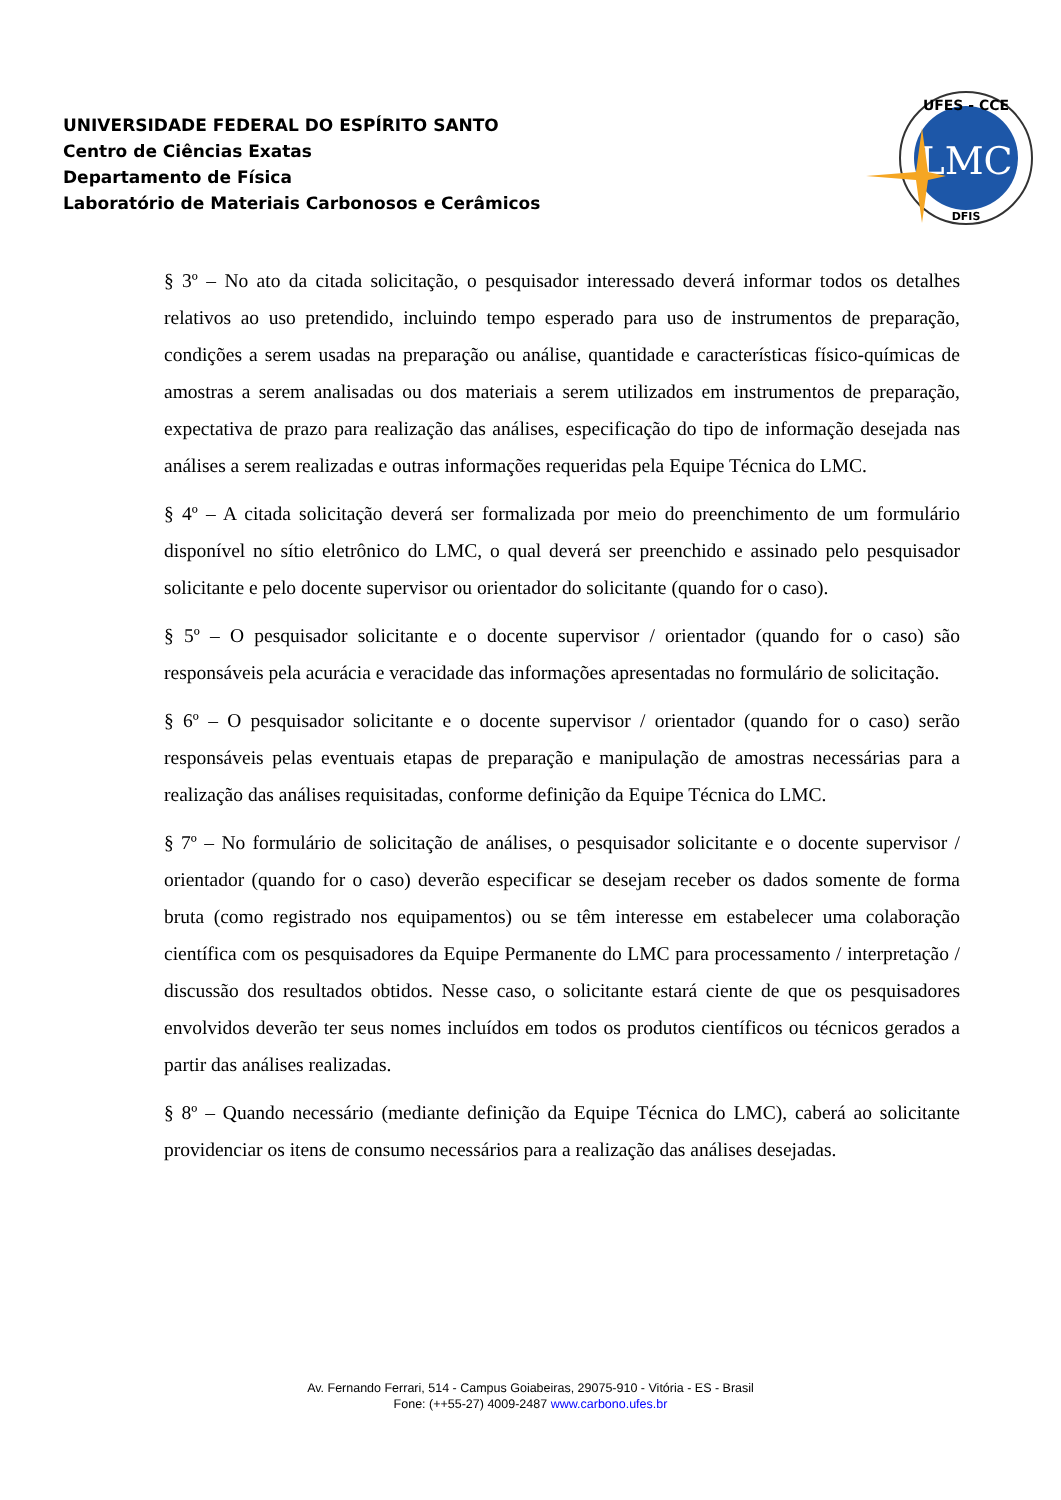UNIVERSIDADE FEDERAL DO ESPÍRITO SANTO
Centro de Ciências Exatas
Departamento de Física
Laboratório de Materiais Carbonosos e Cerâmicos
LMC
UFES - CCE
DFIS
§ 3º – No ato da citada solicitação, o pesquisador interessado deverá informar todos os detalhes relativos ao uso pretendido, incluindo tempo esperado para uso de instrumentos de preparação, condições a serem usadas na preparação ou análise, quantidade e características físico-químicas de amostras a serem analisadas ou dos materiais a serem utilizados em instrumentos de preparação, expectativa de prazo para realização das análises, especificação do tipo de informação desejada nas análises a serem realizadas e outras informações requeridas pela Equipe Técnica do LMC.
§ 4º – A citada solicitação deverá ser formalizada por meio do preenchimento de um formulário disponível no sítio eletrônico do LMC, o qual deverá ser preenchido e assinado pelo pesquisador solicitante e pelo docente supervisor ou orientador do solicitante (quando for o caso).
§ 5º – O pesquisador solicitante e o docente supervisor / orientador (quando for o caso) são responsáveis pela acurácia e veracidade das informações apresentadas no formulário de solicitação.
§ 6º – O pesquisador solicitante e o docente supervisor / orientador (quando for o caso) serão responsáveis pelas eventuais etapas de preparação e manipulação de amostras necessárias para a realização das análises requisitadas, conforme definição da Equipe Técnica do LMC.
§ 7º – No formulário de solicitação de análises, o pesquisador solicitante e o docente supervisor / orientador (quando for o caso) deverão especificar se desejam receber os dados somente de forma bruta (como registrado nos equipamentos) ou se têm interesse em estabelecer uma colaboração científica com os pesquisadores da Equipe Permanente do LMC para processamento / interpretação / discussão dos resultados obtidos. Nesse caso, o solicitante estará ciente de que os pesquisadores envolvidos deverão ter seus nomes incluídos em todos os produtos científicos ou técnicos gerados a partir das análises realizadas.
§ 8º – Quando necessário (mediante definição da Equipe Técnica do LMC), caberá ao solicitante providenciar os itens de consumo necessários para a realização das análises desejadas.
Av. Fernando Ferrari, 514 - Campus Goiabeiras, 29075-910 - Vitória - ES - Brasil
Fone: (++55-27) 4009-2487 www.carbono.ufes.br